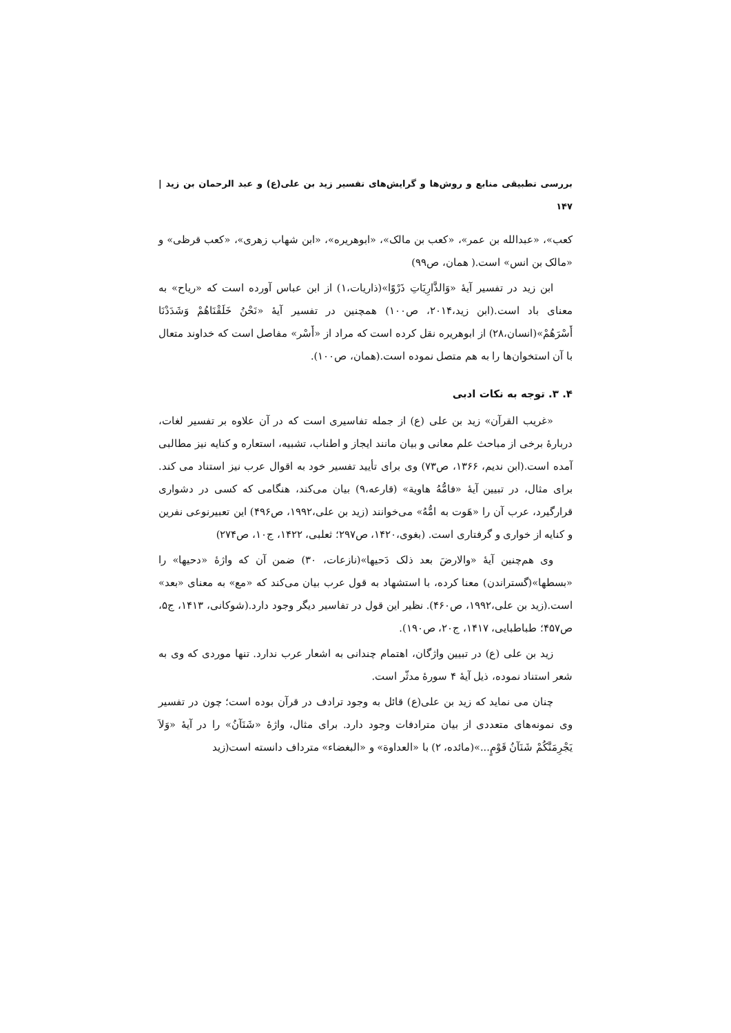بررسی تطبیقی منابع و روش‌ها و گرایش‌های تفسیر زید بن علی(ع) و عبد الرحمان بن زید | ۱۴۷
کعب»، «عبدالله بن عمر»، «کعب بن مالک»، «ابوهریره»، «ابن شهاب زهری»، «کعب قرظی» و «مالک بن انس» است.( همان، ص۹۹)
ابن زید در تفسیر آیهٔ «وَالذَّارِيَاتِ ذَرْوًا»(ذاریات،۱) از ابن عباس آورده است که «ریاح» به معنای باد است.(ابن زید،۲۰۱۴، ص۱۰۰) همچنین در تفسیر آیهٔ «نَحْنُ خَلَقْنَاهُمْ وَشَدَدْنَا أَسْرَهُمْ»(انسان،۲۸) از ابوهریره نقل کرده است که مراد از «أَسْر» مفاصل است که خداوند متعال با آن استخوان‌ها را به هم متصل نموده است.(همان، ص۱۰۰).
۴. ۳. توجه به نکات ادبی
«غریب القرآن» زید بن علی (ع) از جمله تفاسیری است که در آن علاوه بر تفسیر لغات، دربارهٔ برخی از مباحث علم معانی و بیان مانند ایجاز و اطناب، تشبیه، استعاره و کنایه نیز مطالبی آمده است.(ابن ندیم، ۱۳۶۶، ص۷۳) وی برای تأیید تفسیر خود به اقوال عرب نیز استناد می کند. برای مثال، در تبیین آیهٔ «فامُّهُ هاویة» (قارعه،۹) بیان می‌کند، هنگامی که کسی در دشواری قرارگیرد، عرب آن را «هَوت به امُّهُ» می‌خوانند (زید بن علی،۱۹۹۲، ص۴۹۶) این تعبیرنوعی نفرین و کنایه از خواری و گرفتاری است. (بغوی،۱۴۲۰، ص۲۹۷؛ ثعلبی، ۱۴۲۲، ج۱۰، ص۲۷۴)
وی هم‌چنین آیهٔ «والارضَ بعد ذلک دَحیها»(نازعات، ۳۰) ضمن آن که واژهٔ «دحیها» را «بسطها»(گستراندن) معنا کرده، با استشهاد به قول عرب بیان می‌کند که «مع» به معنای «بعد» است.(زید بن علی،۱۹۹۲، ص۴۶۰). نظیر این قول در تفاسیر دیگر وجود دارد.(شوکانی، ۱۴۱۳، ج۵، ص۴۵۷؛ طباطبایی، ۱۴۱۷، ج۲۰، ص۱۹۰).
زید بن علی (ع) در تبیین واژگان، اهتمام چندانی به اشعار عرب ندارد. تنها موردی که وی به شعر استناد نموده، ذیل آیهٔ ۴ سورهٔ مدثّر است.
چنان می نماید که زید بن علی(ع) قائل به وجود ترادف در قرآن بوده است؛ چون در تفسیر وی نمونه‌های متعددی از بیان مترادفات وجود دارد. برای مثال، واژهٔ «شَنَآنُ» را در آیهٔ «وَلاَ يَجْرِمَنَّكُمْ شَنَآنُ قَوْمٍ...»(مائده، ۲) با «العداوة» و «البغضاء» مترداف دانسته است(زید